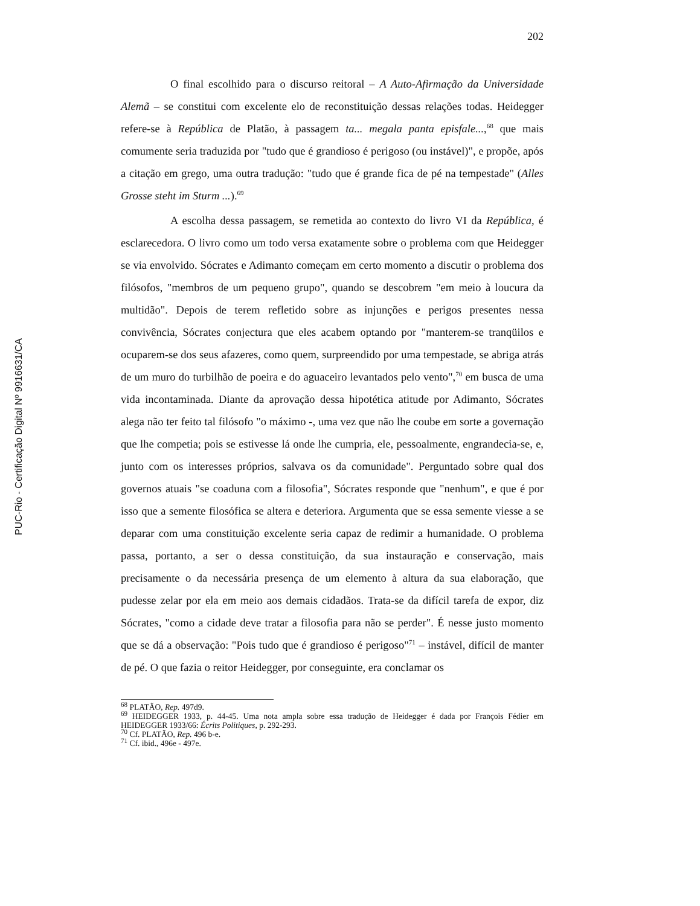PUC-Rio - Certificação Digital Nº 9916631/CA
202
O final escolhido para o discurso reitoral – A Auto-Afirmação da Universidade Alemã – se constitui com excelente elo de reconstituição dessas relações todas. Heidegger refere-se à República de Platão, à passagem ta... megala panta episfale...,<sup>68</sup> que mais comumente seria traduzida por "tudo que é grandioso é perigoso (ou instável)", e propõe, após a citação em grego, uma outra tradução: "tudo que é grande fica de pé na tempestade" (Alles Grosse steht im Sturm ...).<sup>69</sup>
A escolha dessa passagem, se remetida ao contexto do livro VI da República, é esclarecedora. O livro como um todo versa exatamente sobre o problema com que Heidegger se via envolvido. Sócrates e Adimanto começam em certo momento a discutir o problema dos filósofos, "membros de um pequeno grupo", quando se descobrem "em meio à loucura da multidão". Depois de terem refletido sobre as injunções e perigos presentes nessa convivência, Sócrates conjectura que eles acabem optando por "manterem-se tranqüilos e ocuparem-se dos seus afazeres, como quem, surpreendido por uma tempestade, se abriga atrás de um muro do turbilhão de poeira e do aguaceiro levantados pelo vento",<sup>70</sup> em busca de uma vida incontaminada. Diante da aprovação dessa hipotética atitude por Adimanto, Sócrates alega não ter feito tal filósofo "o máximo -, uma vez que não lhe coube em sorte a governação que lhe competia; pois se estivesse lá onde lhe cumpria, ele, pessoalmente, engrandecia-se, e, junto com os interesses próprios, salvava os da comunidade". Perguntado sobre qual dos governos atuais "se coaduna com a filosofia", Sócrates responde que "nenhum", e que é por isso que a semente filosófica se altera e deteriora. Argumenta que se essa semente viesse a se deparar com uma constituição excelente seria capaz de redimir a humanidade. O problema passa, portanto, a ser o dessa constituição, da sua instauração e conservação, mais precisamente o da necessária presença de um elemento à altura da sua elaboração, que pudesse zelar por ela em meio aos demais cidadãos. Trata-se da difícil tarefa de expor, diz Sócrates, "como a cidade deve tratar a filosofia para não se perder". É nesse justo momento que se dá a observação: "Pois tudo que é grandioso é perigoso"<sup>71</sup> – instável, difícil de manter de pé. O que fazia o reitor Heidegger, por conseguinte, era conclamar os
<sup>68</sup> PLATÃO, Rep. 497d9.
<sup>69</sup> HEIDEGGER 1933, p. 44-45. Uma nota ampla sobre essa tradução de Heidegger é dada por François Fédier em HEIDEGGER 1933/66: Écrits Politiques, p. 292-293.
<sup>70</sup> Cf. PLATÃO, Rep. 496 b-e.
<sup>71</sup> Cf. ibid., 496e - 497e.